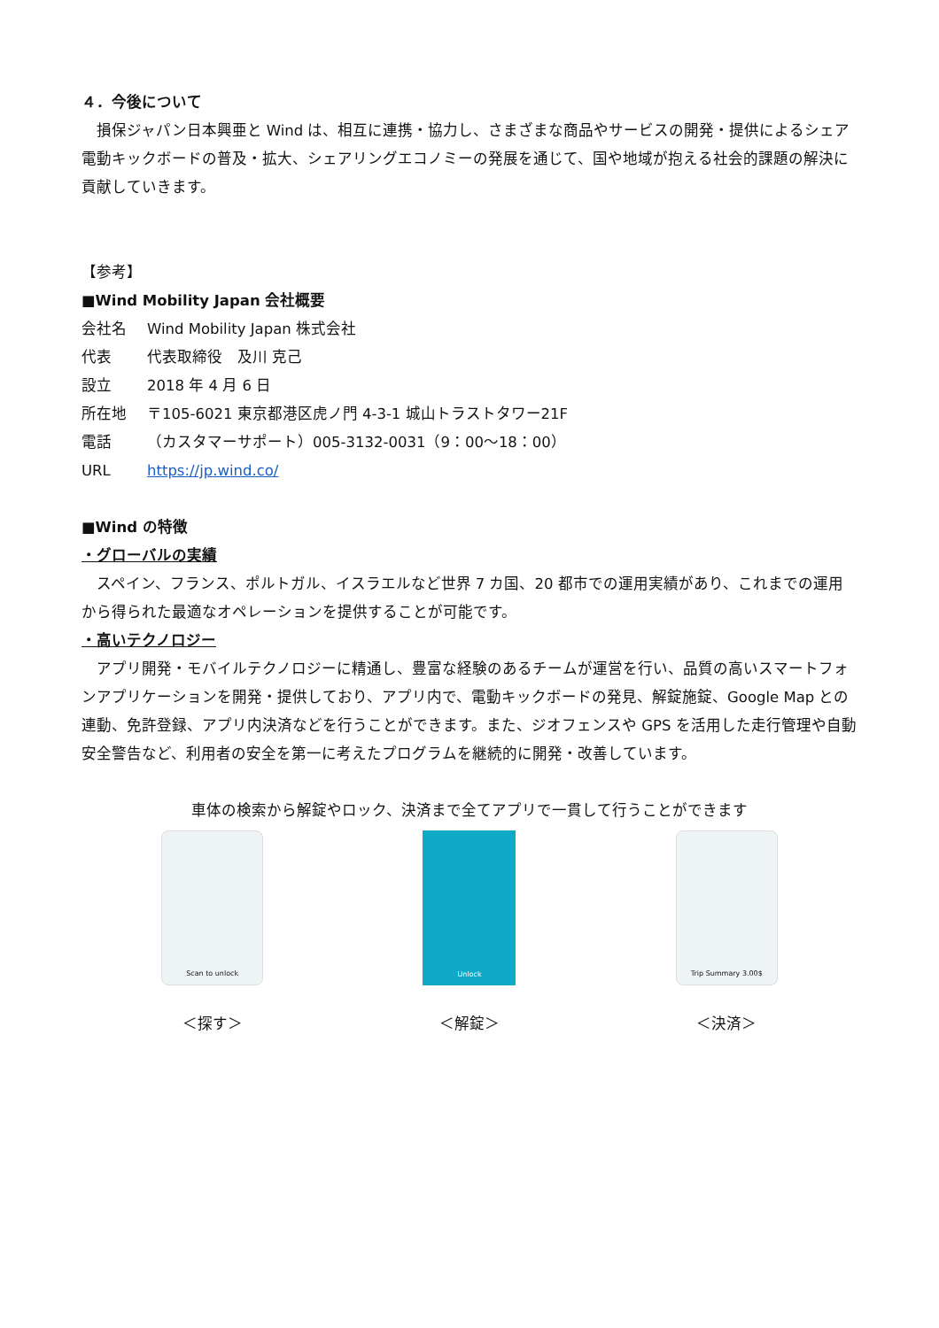４．今後について
損保ジャパン日本興亜と Wind は、相互に連携・協力し、さまざまな商品やサービスの開発・提供によるシェア電動キックボードの普及・拡大、シェアリングエコノミーの発展を通じて、国や地域が抱える社会的課題の解決に貢献していきます。
【参考】
■Wind Mobility Japan 会社概要
会社名 Wind Mobility Japan 株式会社
代表 代表取締役　及川 克己
設立 2018 年 4 月 6 日
所在地 〒105-6021 東京都港区虎ノ門 4-3-1 城山トラストタワー21F
電話 （カスタマーサポート）005-3132-0031（9：00～18：00）
URL https://jp.wind.co/
■Wind の特徴
・グローバルの実績
スペイン、フランス、ポルトガル、イスラエルなど世界 7 カ国、20 都市での運用実績があり、これまでの運用から得られた最適なオペレーションを提供することが可能です。
・高いテクノロジー
アプリ開発・モバイルテクノロジーに精通し、豊富な経験のあるチームが運営を行い、品質の高いスマートフォンアプリケーションを開発・提供しており、アプリ内で、電動キックボードの発見、解錠施錠、Google Map との連動、免許登録、アプリ内決済などを行うことができます。また、ジオフェンスや GPS を活用した走行管理や自動安全警告など、利用者の安全を第一に考えたプログラムを継続的に開発・改善しています。
車体の検索から解錠やロック、決済まで全てアプリで一貫して行うことができます
Scan to unlock
＜探す＞
Unlock
＜解錠＞
Trip Summary 3.00$
＜決済＞